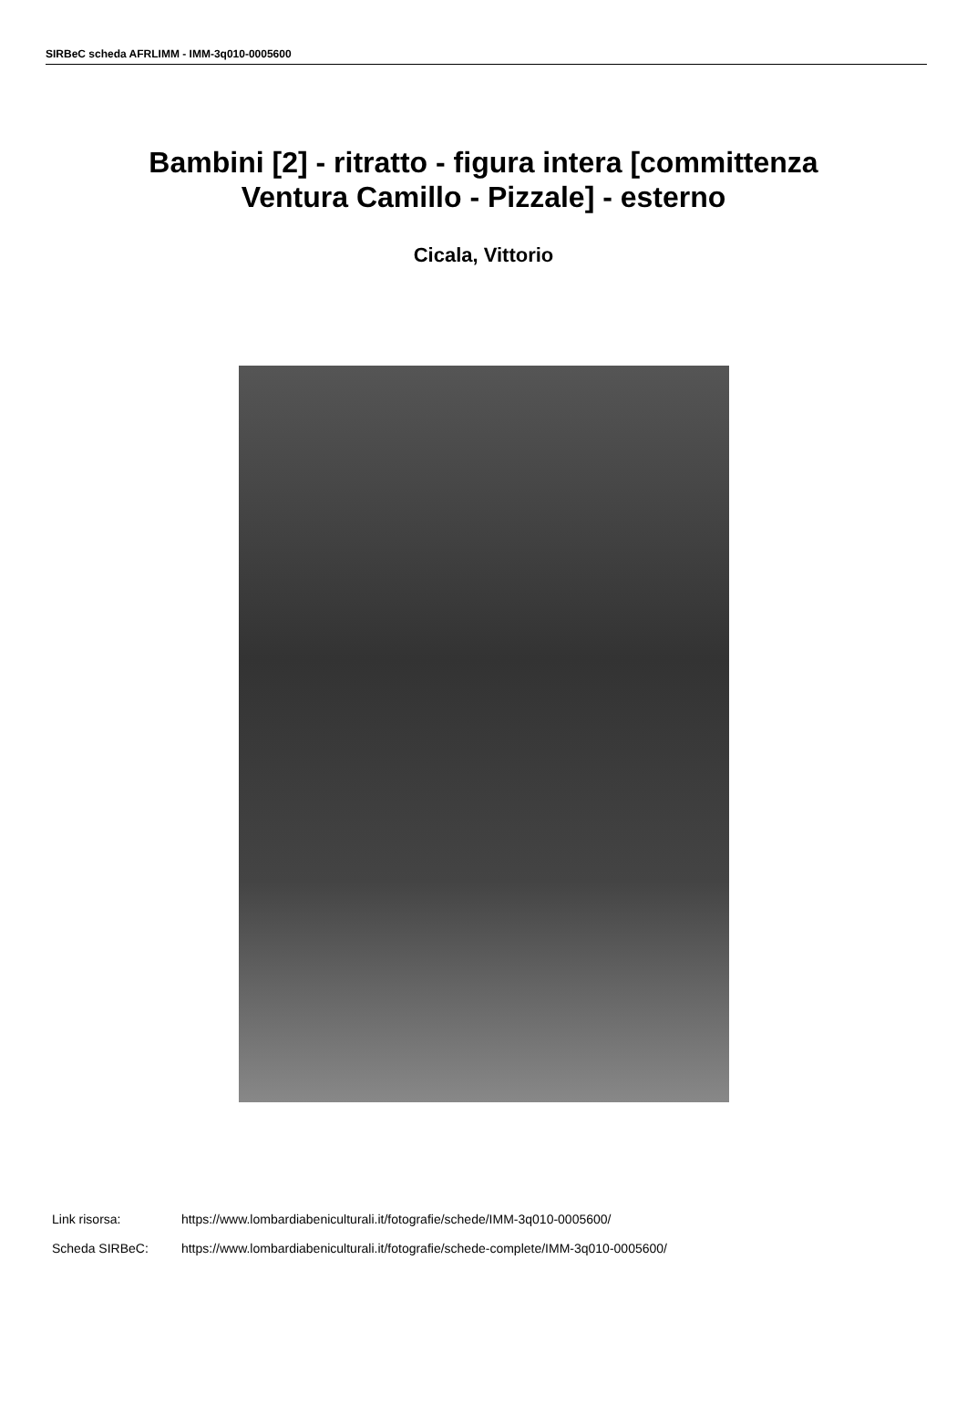SIRBeC scheda AFRLIMM - IMM-3q010-0005600
Bambini [2] - ritratto - figura intera [committenza
Ventura Camillo - Pizzale] - esterno
Cicala, Vittorio
Link risorsa: https://www.lombardiabeniculturali.it/fotografie/schede/IMM-3q010-0005600/
Scheda SIRBeC: https://www.lombardiabeniculturali.it/fotografie/schede-complete/IMM-3q010-0005600/